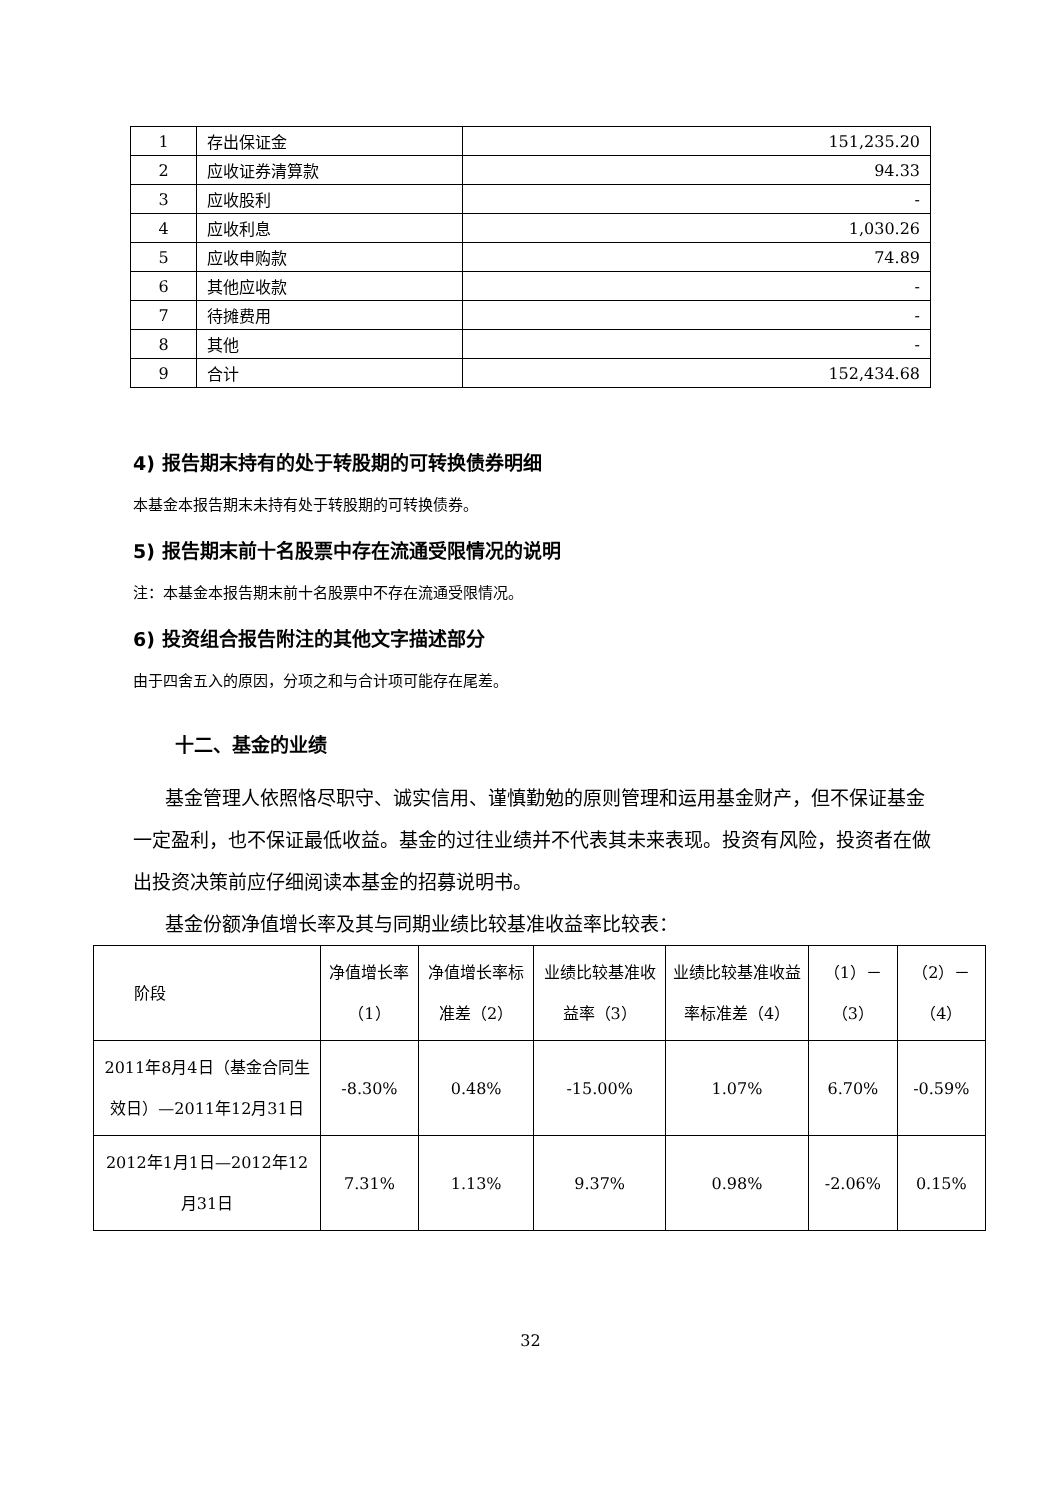| 1 | 存出保证金 | 151,235.20 |
| 2 | 应收证券清算款 | 94.33 |
| 3 | 应收股利 | - |
| 4 | 应收利息 | 1,030.26 |
| 5 | 应收申购款 | 74.89 |
| 6 | 其他应收款 | - |
| 7 | 待摊费用 | - |
| 8 | 其他 | - |
| 9 | 合计 | 152,434.68 |
4) 报告期末持有的处于转股期的可转换债券明细
本基金本报告期末未持有处于转股期的可转换债券。
5) 报告期末前十名股票中存在流通受限情况的说明
注：本基金本报告期末前十名股票中不存在流通受限情况。
6) 投资组合报告附注的其他文字描述部分
由于四舍五入的原因，分项之和与合计项可能存在尾差。
十二、基金的业绩
基金管理人依照恪尽职守、诚实信用、谨慎勤勉的原则管理和运用基金财产，但不保证基金一定盈利，也不保证最低收益。基金的过往业绩并不代表其未来表现。投资有风险，投资者在做出投资决策前应仔细阅读本基金的招募说明书。
基金份额净值增长率及其与同期业绩比较基准收益率比较表：
| 阶段 | 净值增长率（1） | 净值增长率标准差（2） | 业绩比较基准收益率（3） | 业绩比较基准收益率标准差（4） | （1）－（3） | （2）－（4） |
| 2011年8月4日（基金合同生效日）—2011年12月31日 | -8.30% | 0.48% | -15.00% | 1.07% | 6.70% | -0.59% |
| 2012年1月1日—2012年12月31日 | 7.31% | 1.13% | 9.37% | 0.98% | -2.06% | 0.15% |
32